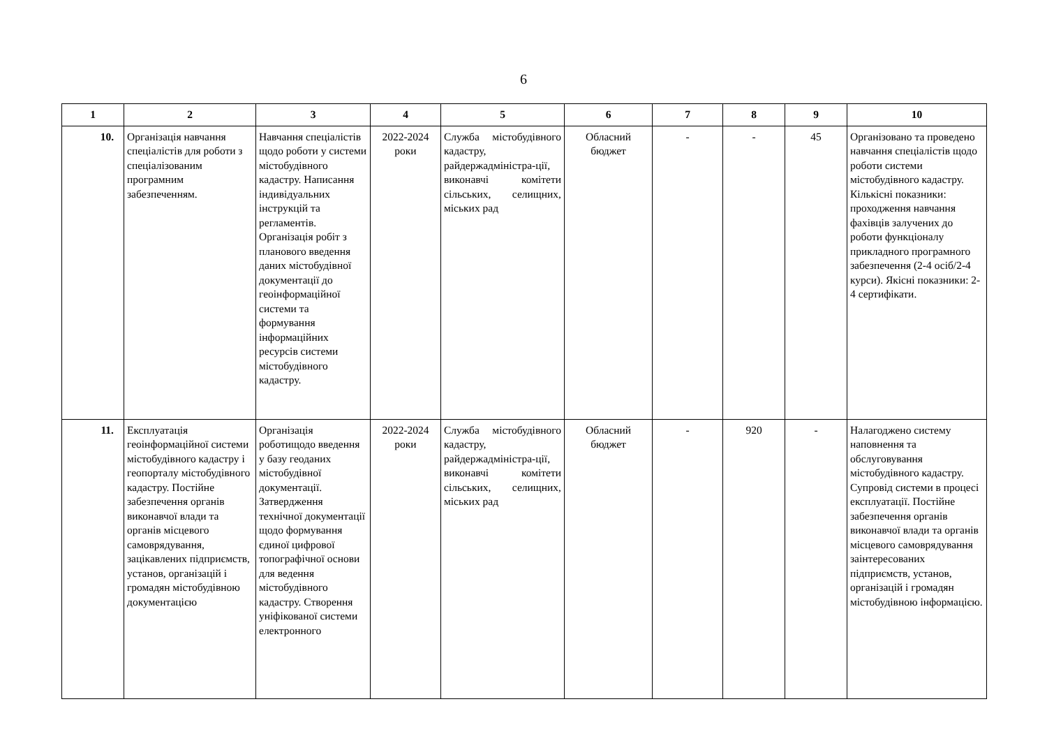6
| 1 | 2 | 3 | 4 | 5 | 6 | 7 | 8 | 9 | 10 |
| --- | --- | --- | --- | --- | --- | --- | --- | --- | --- |
| 10. | Організація навчання спеціалістів для роботи з спеціалізованим програмним забезпеченням. | Навчання спеціалістів щодо роботи у системи містобудівного кадастру. Написання індивідуальних інструкцій та регламентів. Організація робіт з планового введення даних містобудівної документації до геоінформаційної системи та формування інформаційних ресурсів системи містобудівного кадастру. | 2022-2024 роки | Служба містобудівного кадастру, райдержадміністра-ції, виконавчі комітети сільських, селищних, міських рад | Обласний бюджет | - | - | 45 | Організовано та проведено навчання спеціалістів щодо роботи системи містобудівного кадастру. Кількісні показники: проходження навчання фахівців залучених до роботи функціоналу прикладного програмного забезпечення (2-4 осіб/2-4 курси). Якісні показники: 2-4 сертифікати. |
| 11. | Експлуатація геоінформаційної системи містобудівного кадастру і геопорталу містобудівного кадастру. Постійне забезпечення органів виконавчої влади та органів місцевого самоврядування, зацікавлених підприємств, установ, організацій і громадян містобудівною документацією | Організація роботищодо введення у базу геоданих містобудівної документації. Затвердження технічної документації щодо формування єдиної цифрової топографічної основи для ведення містобудівного кадастру. Створення уніфікованої системи електронного | 2022-2024 роки | Служба містобудівного кадастру, райдержадміністра-ції, виконавчі комітети сільських, селищних, міських рад | Обласний бюджет | - | 920 | - | Налагоджено систему наповнення та обслуговування містобудівного кадастру. Супровід системи в процесі експлуатації. Постійне забезпечення органів виконавчої влади та органів місцевого самоврядування заінтересованих підприємств, установ, організацій і громадян містобудівною інформацією. |